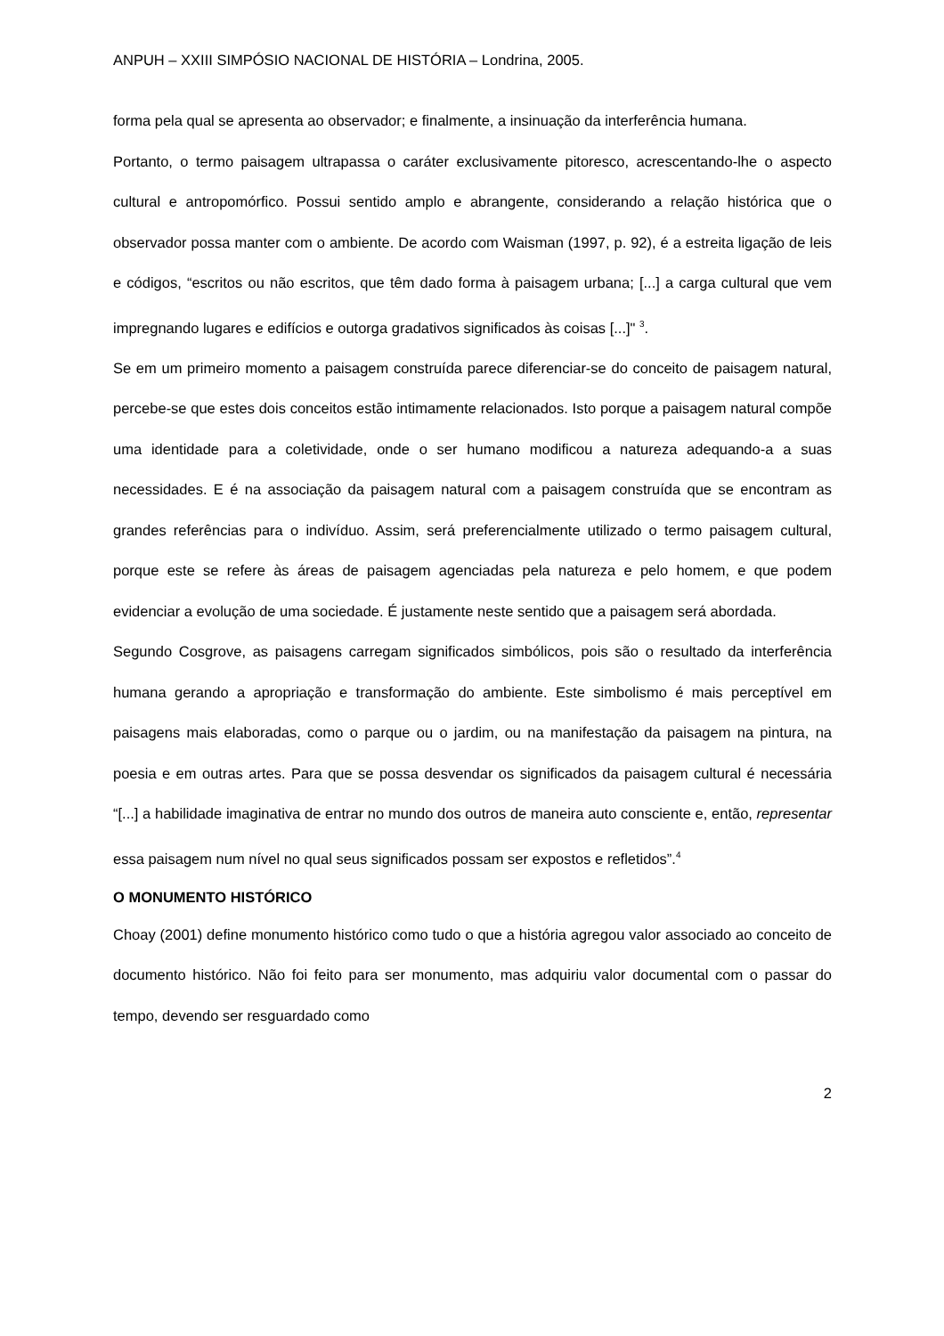ANPUH – XXIII SIMPÓSIO NACIONAL DE HISTÓRIA – Londrina, 2005.
forma pela qual se apresenta ao observador; e finalmente, a insinuação da interferência humana.
Portanto, o termo paisagem ultrapassa o caráter exclusivamente pitoresco, acrescentando-lhe o aspecto cultural e antropomórfico. Possui sentido amplo e abrangente, considerando a relação histórica que o observador possa manter com o ambiente. De acordo com Waisman (1997, p. 92), é a estreita ligação de leis e códigos, “escritos ou não escritos, que têm dado forma à paisagem urbana; [...] a carga cultural que vem impregnando lugares e edifícios e outorga gradativos significados às coisas [...]" <sup>3</sup>.
Se em um primeiro momento a paisagem construída parece diferenciar-se do conceito de paisagem natural, percebe-se que estes dois conceitos estão intimamente relacionados. Isto porque a paisagem natural compõe uma identidade para a coletividade, onde o ser humano modificou a natureza adequando-a a suas necessidades. E é na associação da paisagem natural com a paisagem construída que se encontram as grandes referências para o indivíduo. Assim, será preferencialmente utilizado o termo paisagem cultural, porque este se refere às áreas de paisagem agenciadas pela natureza e pelo homem, e que podem evidenciar a evolução de uma sociedade. É justamente neste sentido que a paisagem será abordada.
Segundo Cosgrove, as paisagens carregam significados simbólicos, pois são o resultado da interferência humana gerando a apropriação e transformação do ambiente. Este simbolismo é mais perceptível em paisagens mais elaboradas, como o parque ou o jardim, ou na manifestação da paisagem na pintura, na poesia e em outras artes. Para que se possa desvendar os significados da paisagem cultural é necessária “[...] a habilidade imaginativa de entrar no mundo dos outros de maneira auto consciente e, então, representar essa paisagem num nível no qual seus significados possam ser expostos e refletidos”.<sup>4</sup>
O MONUMENTO HISTÓRICO
Choay (2001) define monumento histórico como tudo o que a história agregou valor associado ao conceito de documento histórico. Não foi feito para ser monumento, mas adquiriu valor documental com o passar do tempo, devendo ser resguardado como
2